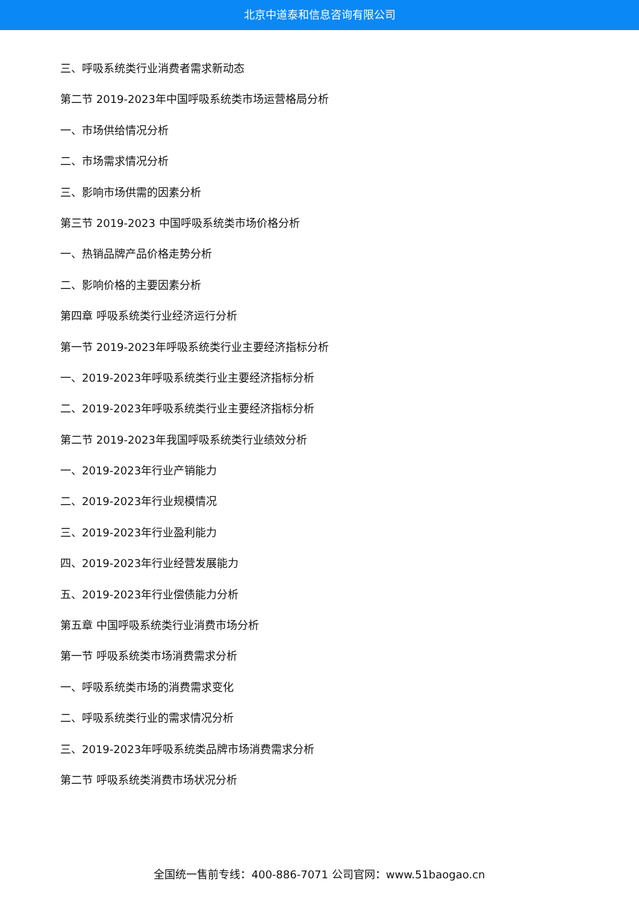北京中道泰和信息咨询有限公司
三、呼吸系统类行业消费者需求新动态
第二节 2019-2023年中国呼吸系统类市场运营格局分析
一、市场供给情况分析
二、市场需求情况分析
三、影响市场供需的因素分析
第三节 2019-2023 中国呼吸系统类市场价格分析
一、热销品牌产品价格走势分析
二、影响价格的主要因素分析
第四章 呼吸系统类行业经济运行分析
第一节 2019-2023年呼吸系统类行业主要经济指标分析
一、2019-2023年呼吸系统类行业主要经济指标分析
二、2019-2023年呼吸系统类行业主要经济指标分析
第二节 2019-2023年我国呼吸系统类行业绩效分析
一、2019-2023年行业产销能力
二、2019-2023年行业规模情况
三、2019-2023年行业盈利能力
四、2019-2023年行业经营发展能力
五、2019-2023年行业偿债能力分析
第五章 中国呼吸系统类行业消费市场分析
第一节 呼吸系统类市场消费需求分析
一、呼吸系统类市场的消费需求变化
二、呼吸系统类行业的需求情况分析
三、2019-2023年呼吸系统类品牌市场消费需求分析
第二节 呼吸系统类消费市场状况分析
全国统一售前专线：400-886-7071 公司官网：www.51baogao.cn